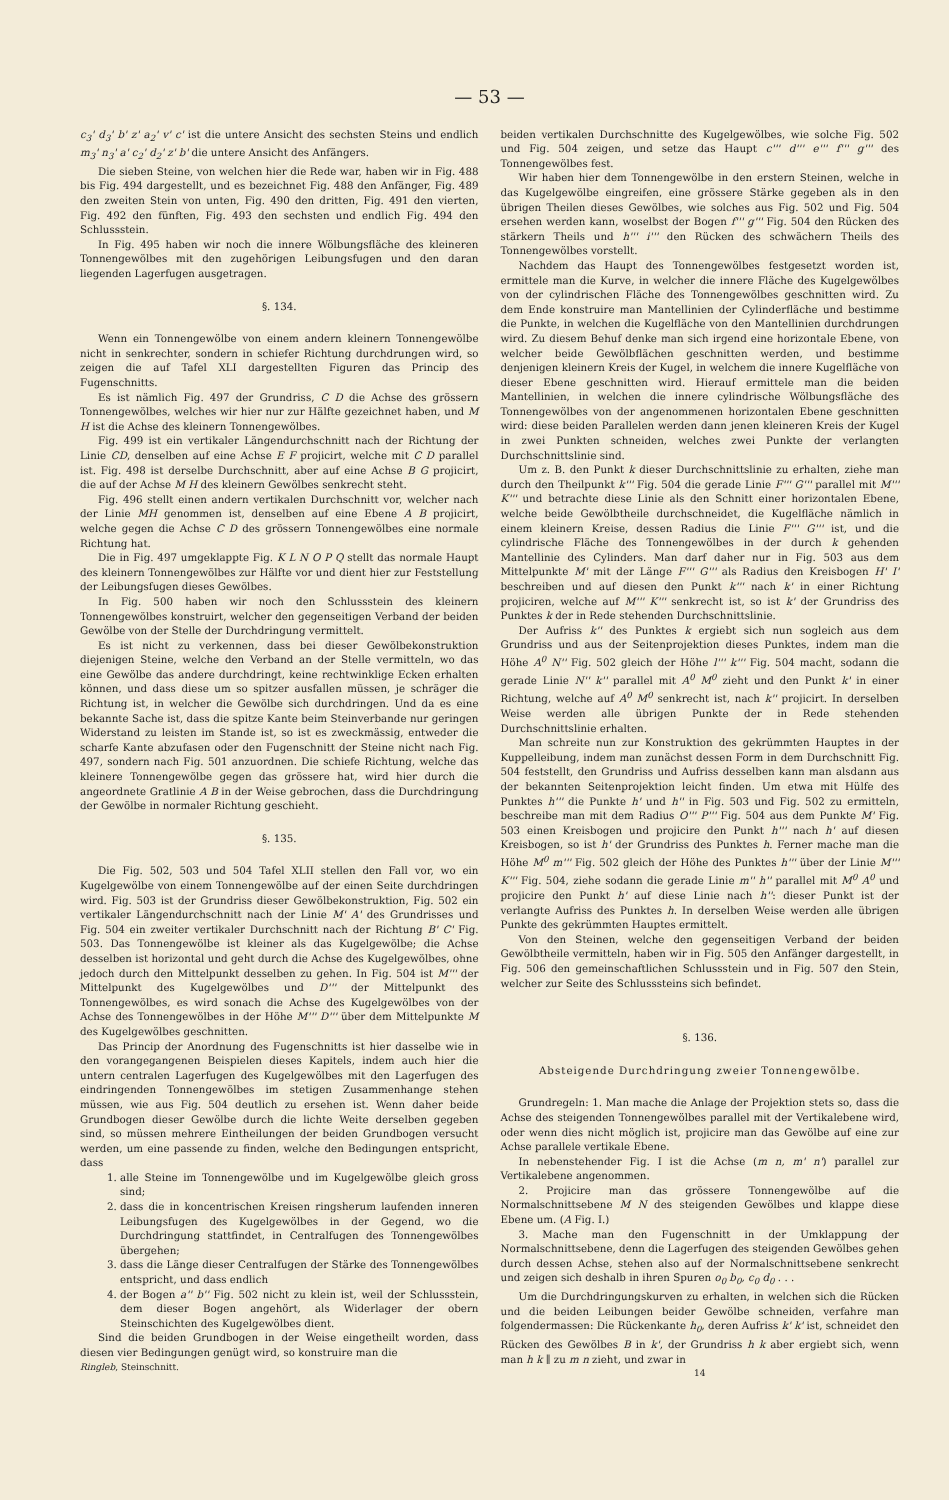— 53 —
c<sub>3</sub>' d<sub>3</sub>' b' z' a<sub>2</sub>' v' c' ist die untere Ansicht des sechsten Steins und endlich m<sub>3</sub>' n<sub>3</sub>' a' c<sub>2</sub>' d<sub>2</sub>' z' b' die untere Ansicht des Anfängers.
Die sieben Steine, von welchen hier die Rede war, haben wir in Fig. 488 bis Fig. 494 dargestellt, und es bezeichnet Fig. 488 den Anfänger, Fig. 489 den zweiten Stein von unten, Fig. 490 den dritten, Fig. 491 den vierten, Fig. 492 den fünften, Fig. 493 den sechsten und endlich Fig. 494 den Schlussstein.
In Fig. 495 haben wir noch die innere Wölbungsfläche des kleineren Tonnengewölbes mit den zugehörigen Leibungsfugen und den daran liegenden Lagerfugen ausgetragen.
§. 134.
Wenn ein Tonnengewölbe von einem andern kleinern Tonnengewölbe nicht in senkrechter, sondern in schiefer Richtung durchdrungen wird, so zeigen die auf Tafel XLI dargestellten Figuren das Princip des Fugenschnitts.
Es ist nämlich Fig. 497 der Grundriss, C D die Achse des grössern Tonnengewölbes, welches wir hier nur zur Hälfte gezeichnet haben, und M H ist die Achse des kleinern Tonnengewölbes.
Fig. 499 ist ein vertikaler Längendurchschnitt nach der Richtung der Linie CD, denselben auf eine Achse E F projicirt, welche mit C D parallel ist. Fig. 498 ist derselbe Durchschnitt, aber auf eine Achse B G projicirt, die auf der Achse M H des kleinern Gewölbes senkrecht steht.
Fig. 496 stellt einen andern vertikalen Durchschnitt vor, welcher nach der Linie MH genommen ist, denselben auf eine Ebene A B projicirt, welche gegen die Achse C D des grössern Tonnengewölbes eine normale Richtung hat.
Die in Fig. 497 umgeklappte Fig. K L N O P Q stellt das normale Haupt des kleinern Tonnengewölbes zur Hälfte vor und dient hier zur Feststellung der Leibungsfugen dieses Gewölbes.
In Fig. 500 haben wir noch den Schlussstein des kleinern Tonnengewölbes konstruirt, welcher den gegenseitigen Verband der beiden Gewölbe von der Stelle der Durchdringung vermittelt.
Es ist nicht zu verkennen, dass bei dieser Gewölbekonstruktion diejenigen Steine, welche den Verband an der Stelle vermitteln, wo das eine Gewölbe das andere durchdringt, keine rechtwinklige Ecken erhalten können, und dass diese um so spitzer ausfallen müssen, je schräger die Richtung ist, in welcher die Gewölbe sich durchdringen. Und da es eine bekannte Sache ist, dass die spitze Kante beim Steinverbande nur geringen Widerstand zu leisten im Stande ist, so ist es zweckmässig, entweder die scharfe Kante abzufasen oder den Fugenschnitt der Steine nicht nach Fig. 497, sondern nach Fig. 501 anzuordnen. Die schiefe Richtung, welche das kleinere Tonnengewölbe gegen das grössere hat, wird hier durch die angeordnete Gratlinie A B in der Weise gebrochen, dass die Durchdringung der Gewölbe in normaler Richtung geschieht.
§. 135.
Die Fig. 502, 503 und 504 Tafel XLII stellen den Fall vor, wo ein Kugelgewölbe von einem Tonnengewölbe auf der einen Seite durchdringen wird. Fig. 503 ist der Grundriss dieser Gewölbekonstruktion, Fig. 502 ein vertikaler Längendurchschnitt nach der Linie M' A' des Grundrisses und Fig. 504 ein zweiter vertikaler Durchschnitt nach der Richtung B' C' Fig. 503. Das Tonnengewölbe ist kleiner als das Kugelgewölbe; die Achse desselben ist horizontal und geht durch die Achse des Kugelgewölbes, ohne jedoch durch den Mittelpunkt desselben zu gehen. In Fig. 504 ist M''' der Mittelpunkt des Kugelgewölbes und D''' der Mittelpunkt des Tonnengewölbes, es wird sonach die Achse des Kugelgewölbes von der Achse des Tonnengewölbes in der Höhe M''' D''' über dem Mittelpunkte M des Kugelgewölbes geschnitten.
Das Princip der Anordnung des Fugenschnitts ist hier dasselbe wie in den vorangegangenen Beispielen dieses Kapitels, indem auch hier die untern centralen Lagerfugen des Kugelgewölbes mit den Lagerfugen des eindringenden Tonnengewölbes im stetigen Zusammenhange stehen müssen, wie aus Fig. 504 deutlich zu ersehen ist. Wenn daher beide Grundbogen dieser Gewölbe durch die lichte Weite derselben gegeben sind, so müssen mehrere Eintheilungen der beiden Grundbogen versucht werden, um eine passende zu finden, welche den Bedingungen entspricht, dass
1. alle Steine im Tonnengewölbe und im Kugelgewölbe gleich gross sind;
2. dass die in koncentrischen Kreisen ringsherum laufenden inneren Leibungsfugen des Kugelgewölbes in der Gegend, wo die Durchdringung stattfindet, in Centralfugen des Tonnengewölbes übergehen;
3. dass die Länge dieser Centralfugen der Stärke des Tonnengewölbes entspricht, und dass endlich
4. der Bogen a'' b'' Fig. 502 nicht zu klein ist, weil der Schlussstein, dem dieser Bogen angehört, als Widerlager der obern Steinschichten des Kugelgewölbes dient.
Sind die beiden Grundbogen in der Weise eingetheilt worden, dass diesen vier Bedingungen genügt wird, so konstruire man die
Ringleb, Steinschnitt.
beiden vertikalen Durchschnitte des Kugelgewölbes, wie solche Fig. 502 und Fig. 504 zeigen, und setze das Haupt c''' d''' e''' f''' g''' des Tonnengewölbes fest.
Wir haben hier dem Tonnengewölbe in den erstern Steinen, welche in das Kugelgewölbe eingreifen, eine grössere Stärke gegeben als in den übrigen Theilen dieses Gewölbes, wie solches aus Fig. 502 und Fig. 504 ersehen werden kann, woselbst der Bogen f''' g''' Fig. 504 den Rücken des stärkern Theils und h''' i''' den Rücken des schwächern Theils des Tonnengewölbes vorstellt.
Nachdem das Haupt des Tonnengewölbes festgesetzt worden ist, ermittele man die Kurve, in welcher die innere Fläche des Kugelgewölbes von der cylindrischen Fläche des Tonnengewölbes geschnitten wird. Zu dem Ende konstruire man Mantellinien der Cylinderfläche und bestimme die Punkte, in welchen die Kugelfläche von den Mantellinien durchdrungen wird. Zu diesem Behuf denke man sich irgend eine horizontale Ebene, von welcher beide Gewölbflächen geschnitten werden, und bestimme denjenigen kleinern Kreis der Kugel, in welchem die innere Kugelfläche von dieser Ebene geschnitten wird. Hierauf ermittele man die beiden Mantellinien, in welchen die innere cylindrische Wölbungsfläche des Tonnengewölbes von der angenommenen horizontalen Ebene geschnitten wird: diese beiden Parallelen werden dann jenen kleineren Kreis der Kugel in zwei Punkten schneiden, welches zwei Punkte der verlangten Durchschnittslinie sind.
Um z. B. den Punkt k dieser Durchschnittslinie zu erhalten, ziehe man durch den Theilpunkt k''' Fig. 504 die gerade Linie F''' G''' parallel mit M''' K''' und betrachte diese Linie als den Schnitt einer horizontalen Ebene, welche beide Gewölbtheile durchschneidet, die Kugelfläche nämlich in einem kleinern Kreise, dessen Radius die Linie F''' G''' ist, und die cylindrische Fläche des Tonnengewölbes in der durch k gehenden Mantellinie des Cylinders. Man darf daher nur in Fig. 503 aus dem Mittelpunkte M' mit der Länge F''' G''' als Radius den Kreisbogen H' I' beschreiben und auf diesen den Punkt k''' nach k' in einer Richtung projiciren, welche auf M''' K''' senkrecht ist, so ist k' der Grundriss des Punktes k der in Rede stehenden Durchschnittslinie.
Der Aufriss k'' des Punktes k ergiebt sich nun sogleich aus dem Grundriss und aus der Seitenprojektion dieses Punktes, indem man die Höhe A<sup>0</sup> N'' Fig. 502 gleich der Höhe l''' k''' Fig. 504 macht, sodann die gerade Linie N'' k'' parallel mit A<sup>0</sup> M<sup>0</sup> zieht und den Punkt k' in einer Richtung, welche auf A<sup>0</sup> M<sup>0</sup> senkrecht ist, nach k'' projicirt. In derselben Weise werden alle übrigen Punkte der in Rede stehenden Durchschnittslinie erhalten.
Man schreite nun zur Konstruktion des gekrümmten Hauptes in der Kuppelleibung, indem man zunächst dessen Form in dem Durchschnitt Fig. 504 feststellt, den Grundriss und Aufriss desselben kann man alsdann aus der bekannten Seitenprojektion leicht finden. Um etwa mit Hülfe des Punktes h''' die Punkte h' und h'' in Fig. 503 und Fig. 502 zu ermitteln, beschreibe man mit dem Radius O''' P''' Fig. 504 aus dem Punkte M' Fig. 503 einen Kreisbogen und projicire den Punkt h''' nach h' auf diesen Kreisbogen, so ist h' der Grundriss des Punktes h. Ferner mache man die Höhe M<sup>0</sup> m''' Fig. 502 gleich der Höhe des Punktes h''' über der Linie M''' K''' Fig. 504, ziehe sodann die gerade Linie m'' h'' parallel mit M<sup>0</sup> A<sup>0</sup> und projicire den Punkt h' auf diese Linie nach h'': dieser Punkt ist der verlangte Aufriss des Punktes h. In derselben Weise werden alle übrigen Punkte des gekrümmten Hauptes ermittelt.
Von den Steinen, welche den gegenseitigen Verband der beiden Gewölbtheile vermitteln, haben wir in Fig. 505 den Anfänger dargestellt, in Fig. 506 den gemeinschaftlichen Schlussstein und in Fig. 507 den Stein, welcher zur Seite des Schlusssteins sich befindet.
§. 136.
Absteigende Durchdringung zweier Tonnengewölbe.
Grundregeln: 1. Man mache die Anlage der Projektion stets so, dass die Achse des steigenden Tonnengewölbes parallel mit der Vertikalebene wird, oder wenn dies nicht möglich ist, projicire man das Gewölbe auf eine zur Achse parallele vertikale Ebene.
In nebenstehender Fig. I ist die Achse (m n, m' n') parallel zur Vertikalebene angenommen.
2. Projicire man das grössere Tonnengewölbe auf die Normalschnittsebene M N des steigenden Gewölbes und klappe diese Ebene um. (A Fig. I.)
3. Mache man den Fugenschnitt in der Umklappung der Normalschnittsebene, denn die Lagerfugen des steigenden Gewölbes gehen durch dessen Achse, stehen also auf der Normalschnittsebene senkrecht und zeigen sich deshalb in ihren Spuren o<sub>0</sub> b<sub>0</sub>, c<sub>0</sub> d<sub>0</sub> . . .
Um die Durchdringungskurven zu erhalten, in welchen sich die Rücken und die beiden Leibungen beider Gewölbe schneiden, verfahre man folgendermassen: Die Rückenkante h<sub>0</sub>, deren Aufriss k' k' ist, schneidet den Rücken des Gewölbes B in k', der Grundriss h k aber ergiebt sich, wenn man h k ∥ zu m n zieht, und zwar in
14